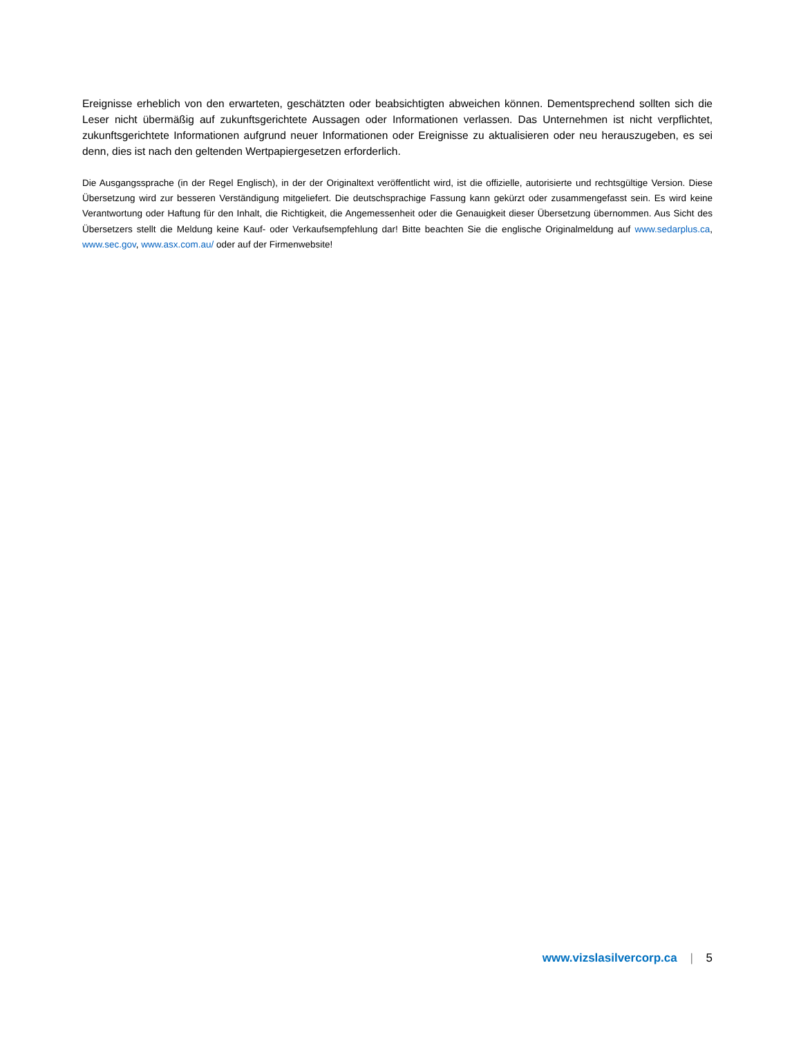Ereignisse erheblich von den erwarteten, geschätzten oder beabsichtigten abweichen können. Dementsprechend sollten sich die Leser nicht übermäßig auf zukunftsgerichtete Aussagen oder Informationen verlassen. Das Unternehmen ist nicht verpflichtet, zukunftsgerichtete Informationen aufgrund neuer Informationen oder Ereignisse zu aktualisieren oder neu herauszugeben, es sei denn, dies ist nach den geltenden Wertpapiergesetzen erforderlich.
Die Ausgangssprache (in der Regel Englisch), in der der Originaltext veröffentlicht wird, ist die offizielle, autorisierte und rechtsgültige Version. Diese Übersetzung wird zur besseren Verständigung mitgeliefert. Die deutschsprachige Fassung kann gekürzt oder zusammengefasst sein. Es wird keine Verantwortung oder Haftung für den Inhalt, die Richtigkeit, die Angemessenheit oder die Genauigkeit dieser Übersetzung übernommen. Aus Sicht des Übersetzers stellt die Meldung keine Kauf- oder Verkaufsempfehlung dar! Bitte beachten Sie die englische Originalmeldung auf www.sedarplus.ca, www.sec.gov, www.asx.com.au/ oder auf der Firmenwebsite!
www.vizslasilvercorp.ca | 5